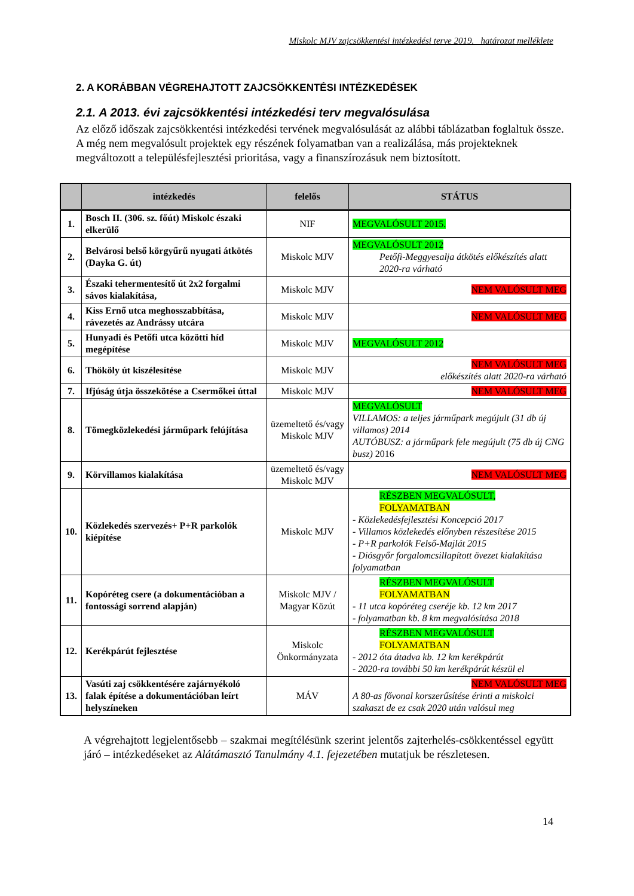Miskolc MJV zajcsökkentési intézkedési terve 2019. határozat melléklete
2. A KORÁBBAN VÉGREHAJTOTT ZAJCSÖKKENTÉSI INTÉZKEDÉSEK
2.1. A 2013. évi zajcsökkentési intézkedési terv megvalósulása
Az előző időszak zajcsökkentési intézkedési tervének megvalósulását az alábbi táblázatban foglaltuk össze. A még nem megvalósult projektek egy részének folyamatban van a realizálása, más projekteknek megváltozott a településfejlesztési prioritása, vagy a finanszírozásuk nem biztosított.
| | intézkedés | felelős | STÁTUS |
| --- | --- | --- | --- |
| 1. | Bosch II. (306. sz. főút) Miskolc északi elkerülő | NIF | MEGVALÓSULT 2015. |
| 2. | Belvárosi belső körgyűrű nyugati átkötés (Dayka G. út) | Miskolc MJV | MEGVALÓSULT 2012 Petőfi-Meggyesalja átkötés előkészítés alatt 2020-ra várható |
| 3. | Északi tehermentesítő út 2x2 forgalmi sávos kialakítása, | Miskolc MJV | NEM VALÓSULT MEG |
| 4. | Kiss Ernő utca meghosszabbítása, rávezetés az Andrássy utcára | Miskolc MJV | NEM VALÓSULT MEG |
| 5. | Hunyadi és Petőfi utca közötti híd megépítése | Miskolc MJV | MEGVALÓSULT 2012 |
| 6. | Thököly út kiszélesítése | Miskolc MJV | NEM VALÓSULT MEG előkészítés alatt 2020-ra várható |
| 7. | Ifjúság útja összekötése a Csermőkei úttal | Miskolc MJV | NEM VALÓSULT MEG |
| 8. | Tömegközlekedési járműpark felújítása | üzemeltető és/vagy Miskolc MJV | MEGVALÓSULT VILLAMOS: a teljes járműpark megújult (31 db új villamos) 2014 AUTÓBUSZ: a járműpark fele megújult (75 db új CNG busz) 2016 |
| 9. | Körvillamos kialakítása | üzemeltető és/vagy Miskolc MJV | NEM VALÓSULT MEG |
| 10. | Közlekedés szervezés+ P+R parkolók kiépítése | Miskolc MJV | RÉSZBEN MEGVALÓSULT, FOLYAMATBAN - Közlekedésfejlesztési Koncepció 2017 - Villamos közlekedés előnyben részesítése 2015 - P+R parkolók Felső-Majlát 2015 - Diósgyőr forgalomcsillapított övezet kialakítása folyamatban |
| 11. | Kopóréteg csere (a dokumentációban a fontossági sorrend alapján) | Miskolc MJV / Magyar Közút | RÉSZBEN MEGVALÓSULT FOLYAMATBAN - 11 utca kopóréteg cseréje kb. 12 km 2017 - folyamatban kb. 8 km megvalósítása 2018 |
| 12. | Kerékpárút fejlesztése | Miskolc Önkormányzata | RÉSZBEN MEGVALÓSULT FOLYAMATBAN - 2012 óta átadva kb. 12 km kerékpárút - 2020-ra további 50 km kerékpárút készül el |
| 13. | Vasúti zaj csökkentésére zajárnyékoló falak építése a dokumentációban leírt helyszíneken | MÁV | NEM VALÓSULT MEG A 80-as fővonal korszerűsítése érinti a miskolci szakaszt de ez csak 2020 után valósul meg |
A végrehajtott legjelentősebb – szakmai megítélésünk szerint jelentős zajterhelés-csökkentéssel együtt járó – intézkedéseket az Alátámasztó Tanulmány 4.1. fejezetében mutatjuk be részletesen.
14